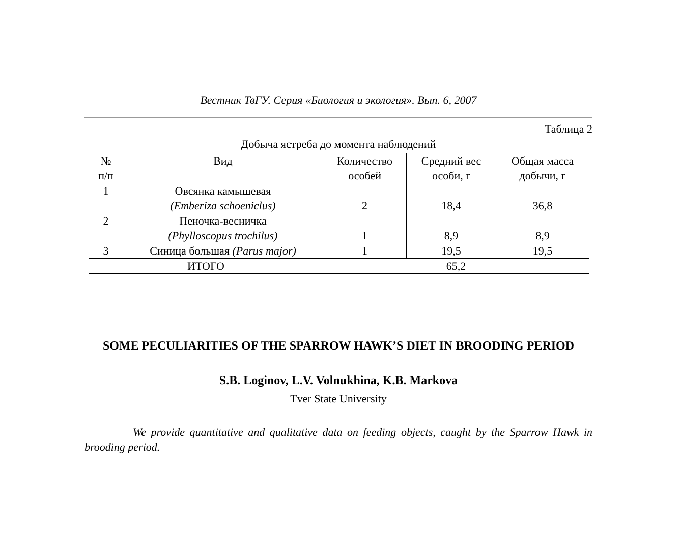Вестник ТвГУ. Серия «Биология и экология». Вып. 6, 2007
Таблица 2
Добыча ястреба до момента наблюдений
| № п/п | Вид | Количество особей | Средний вес особи, г | Общая масса добычи, г |
| --- | --- | --- | --- | --- |
| 1 | Овсянка камышевая (Emberiza schoeniclus) | 2 | 18,4 | 36,8 |
| 2 | Пеночка-весничка (Phylloscopus trochilus) | 1 | 8,9 | 8,9 |
| 3 | Синица большая (Parus major) | 1 | 19,5 | 19,5 |
| ИТОГО | | 65,2 | | |
SOME PECULIARITIES OF THE SPARROW HAWK’S DIET IN BROODING PERIOD
S.B. Loginov, L.V. Volnukhina, K.B. Markova
Tver State University
We provide quantitative and qualitative data on feeding objects, caught by the Sparrow Hawk in brooding period.